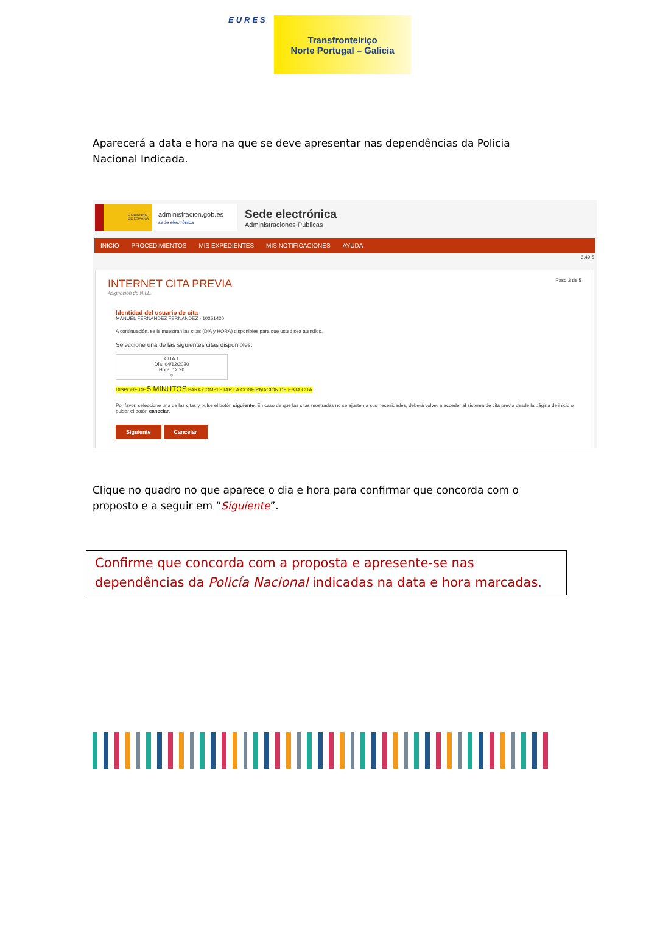EURES
Transfronteiriço
Norte Portugal – Galicia
Aparecerá a data e hora na que se deve apresentar nas dependências da Policia Nacional Indicada.
GOBIERNO DE ESPAÑA
administracion.gob.es
sede electrónica
Sede electrónica
Administraciones Públicas
INICIO PROCEDIMIENTOS MIS EXPEDIENTES MIS NOTIFICACIONES AYUDA
6.49.5
INTERNET CITA PREVIA Paso 3 de 5
Asignación de N.I.E.
Identidad del usuario de cita
MANUEL FERNANDEZ FERNANDEZ - 10251420
A continuación, se le muestran las citas (DÍA y HORA) disponibles para que usted sea atendido.
Seleccione una de las siguientes citas disponibles:
CITA 1
Día: 04/12/2020
Hora: 12:20
○
DISPONE DE 5 MINUTOS PARA COMPLETAR LA CONFIRMACIÓN DE ESTA CITA
Por favor, seleccione una de las citas y pulse el botón siguiente. En caso de que las citas mostradas no se ajusten a sus necesidades, deberá volver a acceder al sistema de cita previa desde la página de inicio o pulsar el botón cancelar.
Siguiente Cancelar
Clique no quadro no que aparece o dia e hora para confirmar que concorda com o proposto e a seguir em “Siguiente”.
Confirme que concorda com a proposta e apresente-se nas dependências da Policía Nacional indicadas na data e hora marcadas.